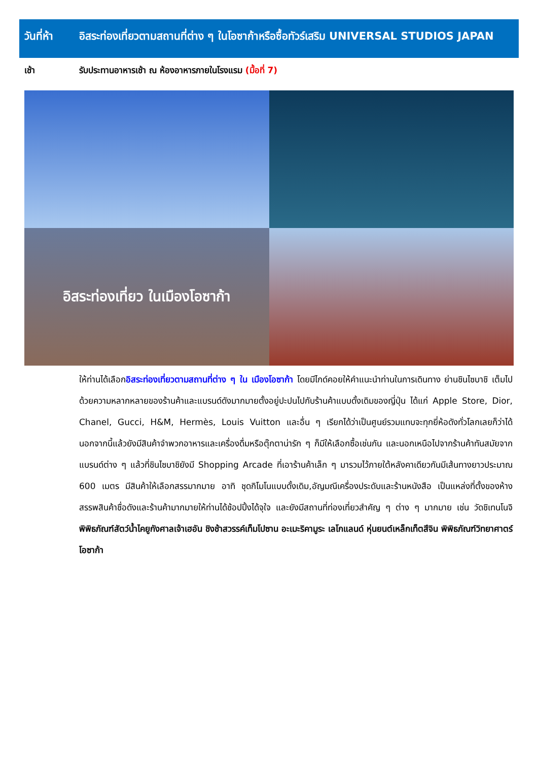วันที่ห้า
อิสระท่องเที่ยวตามสถานที่ต่าง ๆ ในโอซาก้าหรือซื้อทัวร์เสริม UNIVERSAL STUDIOS JAPAN
เช้า รับประทานอาหารเช้า ณ ห้องอาหารภายในโรงแรม (มื้อที่ 7)
อิสระท่องเที่ยว ในเมืองโอซาก้า
ให้ท่านได้เลือกอิสระท่องเที่ยวตามสถานที่ต่าง ๆ ใน เมืองโอซาก้า โดยมีไกด์คอยให้คำแนะนำท่านในการเดินทาง ย่านชินไซบาชิ เต็มไปด้วยความหลากหลายของร้านค้าและแบรนด์ดังมากมายตั้งอยู่ปะปนไปกับร้านค้าแบบดั้งเดิมของญี่ปุ่น ได้แก่ Apple Store, Dior, Chanel, Gucci, H&M, Hermès, Louis Vuitton และอื่น ๆ เรียกได้ว่าเป็นศูนย์รวมแทบจะทุกยี่ห้อดังทั่วโลกเลยก็ว่าได้ นอกจากนี้แล้วยังมีสินค้าจำพวกอาหารและเครื่องดื่มหรือตุ๊กตาน่ารัก ๆ ก็มีให้เลือกซื้อเช่นกัน และนอกเหนือไปจากร้านค้าทันสมัยจากแบรนด์ต่าง ๆ แล้วที่ชินไซบาชิยังมี Shopping Arcade ที่เอาร้านค้าเล็ก ๆ มารวมไว้ภายใต้หลังคาเดียวกันมีเส้นทางยาวประมาณ 600 เมตร มีสินค้าให้เลือกสรรมากมาย อาทิ ชุดกิโมโนแบบดั้งเดิม,อัญมณีเครื่องประดับและร้านหนังสือ เป็นแหล่งที่ตั้งของห้างสรรพสินค้าชื่อดังและร้านค้ามากมายให้ท่านได้ช้อปปิ้งได้จุใจ และยังมีสถานที่ท่องเที่ยวสำคัญ ๆ ต่าง ๆ มากมาย เช่น วัดชิเทนโนจิ พิพิธภัณฑ์สัตว์น้ำไคยูกังศาลเจ้าเฮอัน ชิงช้าสวรรค์เท็มโปซาน อะเมะริคามูระ เลโกแลนด์ หุ่นยนต์เหล็กเท็ตสึจิน พิพิธภัณฑ์วิทยาศาตร์โอซาก้า